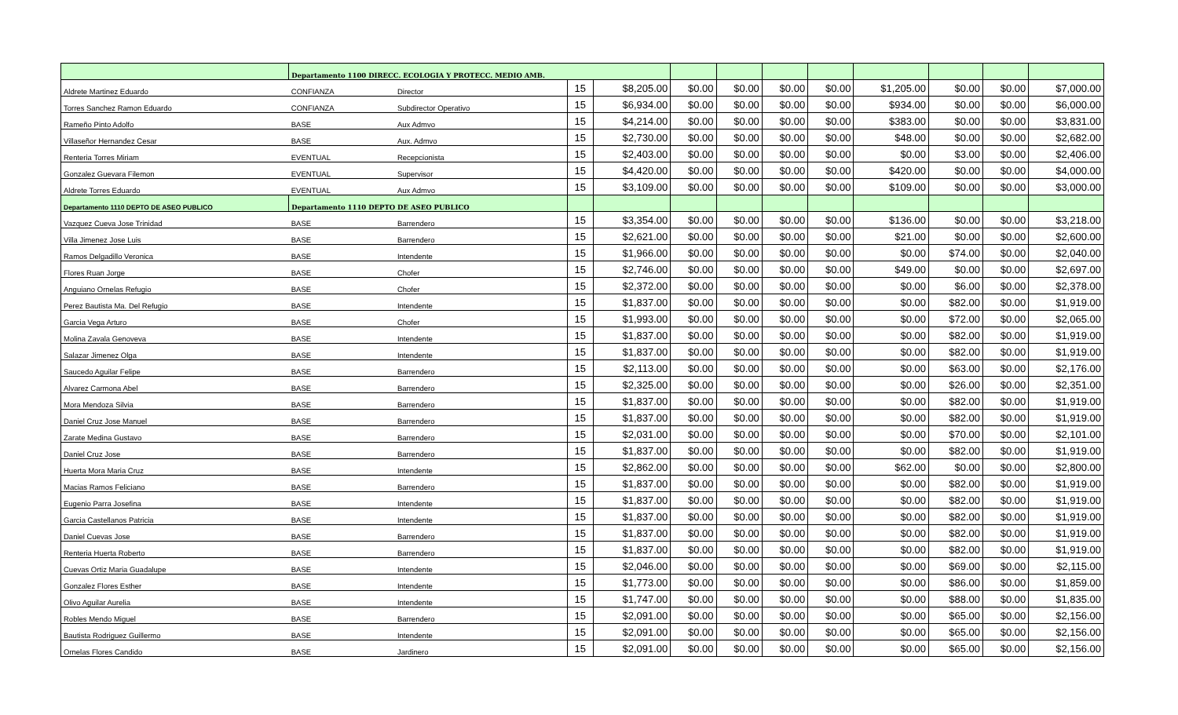| | Departamento 1100 DIRECC. ECOLOGIA Y PROTECC. MEDIO AMB. | | | | | | | | | | | |
| Aldrete Martinez Eduardo | CONFIANZA | Director | 15 | $8,205.00 | $0.00 | $0.00 | $0.00 | $0.00 | $1,205.00 | $0.00 | $0.00 | $7,000.00 |
| Torres Sanchez Ramon Eduardo | CONFIANZA | Subdirector Operativo | 15 | $6,934.00 | $0.00 | $0.00 | $0.00 | $0.00 | $934.00 | $0.00 | $0.00 | $6,000.00 |
| Rameño Pinto Adolfo | BASE | Aux Admvo | 15 | $4,214.00 | $0.00 | $0.00 | $0.00 | $0.00 | $383.00 | $0.00 | $0.00 | $3,831.00 |
| Villaseñor Hernandez Cesar | BASE | Aux. Admvo | 15 | $2,730.00 | $0.00 | $0.00 | $0.00 | $0.00 | $48.00 | $0.00 | $0.00 | $2,682.00 |
| Renteria Torres Miriam | EVENTUAL | Recepcionista | 15 | $2,403.00 | $0.00 | $0.00 | $0.00 | $0.00 | $0.00 | $3.00 | $0.00 | $2,406.00 |
| Gonzalez Guevara Filemon | EVENTUAL | Supervisor | 15 | $4,420.00 | $0.00 | $0.00 | $0.00 | $0.00 | $420.00 | $0.00 | $0.00 | $4,000.00 |
| Aldrete Torres Eduardo | EVENTUAL | Aux Admvo | 15 | $3,109.00 | $0.00 | $0.00 | $0.00 | $0.00 | $109.00 | $0.00 | $0.00 | $3,000.00 |
| Departamento 1110 DEPTO DE ASEO PUBLICO | Departamento 1110 DEPTO DE ASEO PUBLICO | | | | | | | | | | | |
| Vazquez Cueva Jose Trinidad | BASE | Barrendero | 15 | $3,354.00 | $0.00 | $0.00 | $0.00 | $0.00 | $136.00 | $0.00 | $0.00 | $3,218.00 |
| Villa Jimenez Jose Luis | BASE | Barrendero | 15 | $2,621.00 | $0.00 | $0.00 | $0.00 | $0.00 | $21.00 | $0.00 | $0.00 | $2,600.00 |
| Ramos Delgadillo Veronica | BASE | Intendente | 15 | $1,966.00 | $0.00 | $0.00 | $0.00 | $0.00 | $0.00 | $74.00 | $0.00 | $2,040.00 |
| Flores Ruan Jorge | BASE | Chofer | 15 | $2,746.00 | $0.00 | $0.00 | $0.00 | $0.00 | $49.00 | $0.00 | $0.00 | $2,697.00 |
| Anguiano Ornelas Refugio | BASE | Chofer | 15 | $2,372.00 | $0.00 | $0.00 | $0.00 | $0.00 | $0.00 | $6.00 | $0.00 | $2,378.00 |
| Perez Bautista Ma. Del Refugio | BASE | Intendente | 15 | $1,837.00 | $0.00 | $0.00 | $0.00 | $0.00 | $0.00 | $82.00 | $0.00 | $1,919.00 |
| Garcia Vega Arturo | BASE | Chofer | 15 | $1,993.00 | $0.00 | $0.00 | $0.00 | $0.00 | $0.00 | $72.00 | $0.00 | $2,065.00 |
| Molina Zavala Genoveva | BASE | Intendente | 15 | $1,837.00 | $0.00 | $0.00 | $0.00 | $0.00 | $0.00 | $82.00 | $0.00 | $1,919.00 |
| Salazar Jimenez Olga | BASE | Intendente | 15 | $1,837.00 | $0.00 | $0.00 | $0.00 | $0.00 | $0.00 | $82.00 | $0.00 | $1,919.00 |
| Saucedo Aguilar Felipe | BASE | Barrendero | 15 | $2,113.00 | $0.00 | $0.00 | $0.00 | $0.00 | $0.00 | $63.00 | $0.00 | $2,176.00 |
| Alvarez Carmona Abel | BASE | Barrendero | 15 | $2,325.00 | $0.00 | $0.00 | $0.00 | $0.00 | $0.00 | $26.00 | $0.00 | $2,351.00 |
| Mora Mendoza Silvia | BASE | Barrendero | 15 | $1,837.00 | $0.00 | $0.00 | $0.00 | $0.00 | $0.00 | $82.00 | $0.00 | $1,919.00 |
| Daniel Cruz Jose Manuel | BASE | Barrendero | 15 | $1,837.00 | $0.00 | $0.00 | $0.00 | $0.00 | $0.00 | $82.00 | $0.00 | $1,919.00 |
| Zarate Medina Gustavo | BASE | Barrendero | 15 | $2,031.00 | $0.00 | $0.00 | $0.00 | $0.00 | $0.00 | $70.00 | $0.00 | $2,101.00 |
| Daniel Cruz Jose | BASE | Barrendero | 15 | $1,837.00 | $0.00 | $0.00 | $0.00 | $0.00 | $0.00 | $82.00 | $0.00 | $1,919.00 |
| Huerta Mora Maria Cruz | BASE | Intendente | 15 | $2,862.00 | $0.00 | $0.00 | $0.00 | $0.00 | $62.00 | $0.00 | $0.00 | $2,800.00 |
| Macias Ramos Feliciano | BASE | Barrendero | 15 | $1,837.00 | $0.00 | $0.00 | $0.00 | $0.00 | $0.00 | $82.00 | $0.00 | $1,919.00 |
| Eugenio Parra Josefina | BASE | Intendente | 15 | $1,837.00 | $0.00 | $0.00 | $0.00 | $0.00 | $0.00 | $82.00 | $0.00 | $1,919.00 |
| Garcia Castellanos Patricia | BASE | Intendente | 15 | $1,837.00 | $0.00 | $0.00 | $0.00 | $0.00 | $0.00 | $82.00 | $0.00 | $1,919.00 |
| Daniel Cuevas Jose | BASE | Barrendero | 15 | $1,837.00 | $0.00 | $0.00 | $0.00 | $0.00 | $0.00 | $82.00 | $0.00 | $1,919.00 |
| Renteria Huerta Roberto | BASE | Barrendero | 15 | $1,837.00 | $0.00 | $0.00 | $0.00 | $0.00 | $0.00 | $82.00 | $0.00 | $1,919.00 |
| Cuevas Ortiz Maria Guadalupe | BASE | Intendente | 15 | $2,046.00 | $0.00 | $0.00 | $0.00 | $0.00 | $0.00 | $69.00 | $0.00 | $2,115.00 |
| Gonzalez Flores Esther | BASE | Intendente | 15 | $1,773.00 | $0.00 | $0.00 | $0.00 | $0.00 | $0.00 | $86.00 | $0.00 | $1,859.00 |
| Olivo Aguilar Aurelia | BASE | Intendente | 15 | $1,747.00 | $0.00 | $0.00 | $0.00 | $0.00 | $0.00 | $88.00 | $0.00 | $1,835.00 |
| Robles Mendo Miguel | BASE | Barrendero | 15 | $2,091.00 | $0.00 | $0.00 | $0.00 | $0.00 | $0.00 | $65.00 | $0.00 | $2,156.00 |
| Bautista Rodriguez Guillermo | BASE | Intendente | 15 | $2,091.00 | $0.00 | $0.00 | $0.00 | $0.00 | $0.00 | $65.00 | $0.00 | $2,156.00 |
| Ornelas Flores Candido | BASE | Jardinero | 15 | $2,091.00 | $0.00 | $0.00 | $0.00 | $0.00 | $0.00 | $65.00 | $0.00 | $2,156.00 |